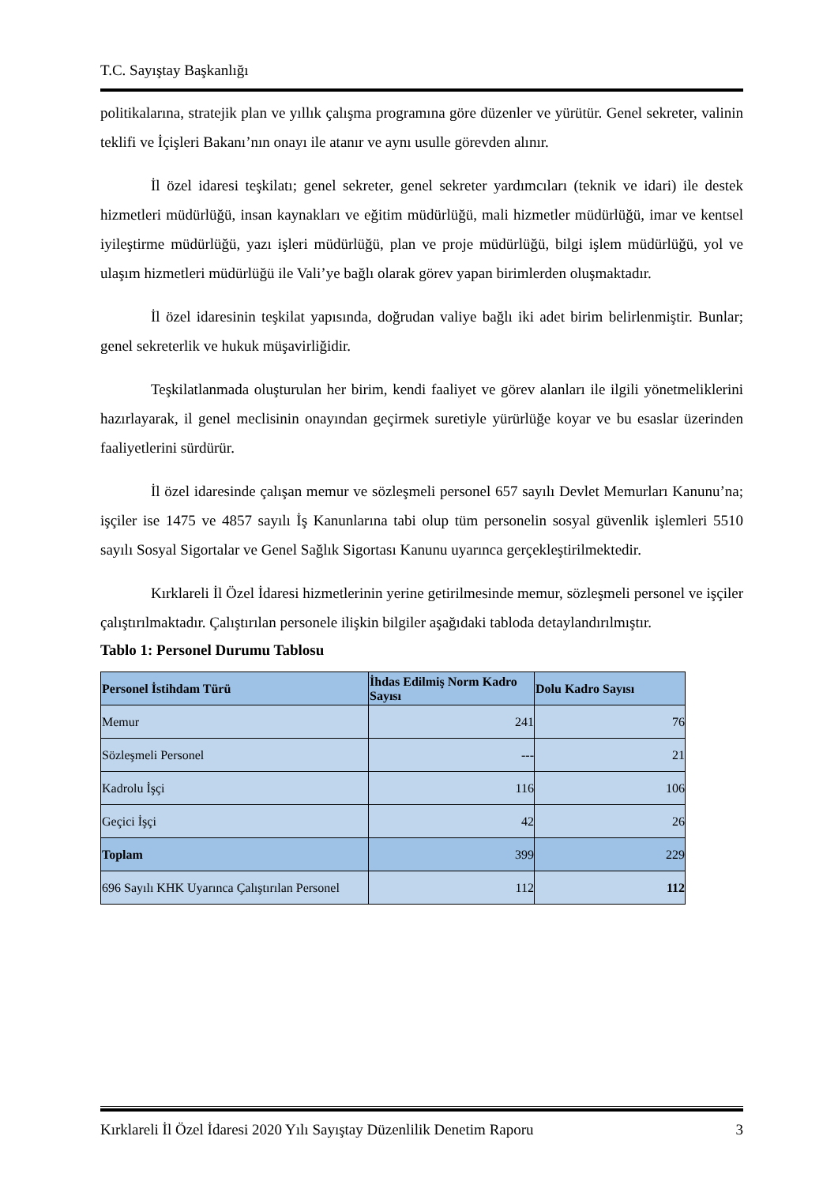T.C. Sayıştay Başkanlığı
politikalarına, stratejik plan ve yıllık çalışma programına göre düzenler ve yürütür. Genel sekreter, valinin teklifi ve İçişleri Bakanı’nın onayı ile atanır ve aynı usulle görevden alınır.
İl özel idaresi teşkilatı; genel sekreter, genel sekreter yardımcıları (teknik ve idari) ile destek hizmetleri müdürlüğü, insan kaynakları ve eğitim müdürlüğü, mali hizmetler müdürlüğü, imar ve kentsel iyileştirme müdürlüğü, yazı işleri müdürlüğü, plan ve proje müdürlüğü, bilgi işlem müdürlüğü, yol ve ulaşım hizmetleri müdürlüğü ile Vali’ye bağlı olarak görev yapan birimlerden oluşmaktadır.
İl özel idaresinin teşkilat yapısında, doğrudan valiye bağlı iki adet birim belirlenmiştir. Bunlar; genel sekreterlik ve hukuk müşavirliğidir.
Teşkilatlanmada oluşturulan her birim, kendi faaliyet ve görev alanları ile ilgili yönetmeliklerini hazırlayarak, il genel meclisinin onayından geçirmek suretiyle yürürlüğe koyar ve bu esaslar üzerinden faaliyetlerini sürdürür.
İl özel idaresinde çalışan memur ve sözleşmeli personel 657 sayılı Devlet Memurları Kanunu’na; işçiler ise 1475 ve 4857 sayılı İş Kanunlarına tabi olup tüm personelin sosyal güvenlik işlemleri 5510 sayılı Sosyal Sigortalar ve Genel Sağlık Sigortası Kanunu uyarınca gerçekleştirilmektedir.
Kırklareli İl Özel İdaresi hizmetlerinin yerine getirilmesinde memur, sözleşmeli personel ve işçiler çalıştırılmaktadır. Çalıştırılan personele ilişkin bilgiler aşağıdaki tabloda detaylandırılmıştır.
Tablo 1: Personel Durumu Tablosu
| Personel İstihdam Türü | İhdas Edilmiş Norm Kadro Sayısı | Dolu Kadro Sayısı |
| --- | --- | --- |
| Memur | 241 | 76 |
| Sözleşmeli Personel | --- | 21 |
| Kadrolu İşçi | 116 | 106 |
| Geçici İşçi | 42 | 26 |
| Toplam | 399 | 229 |
| 696 Sayılı KHK Uyarınca Çalıştırılan Personel | 112 | 112 |
Kırklareli İl Özel İdaresi 2020 Yılı Sayıştay Düzenlilik Denetim Raporu 3